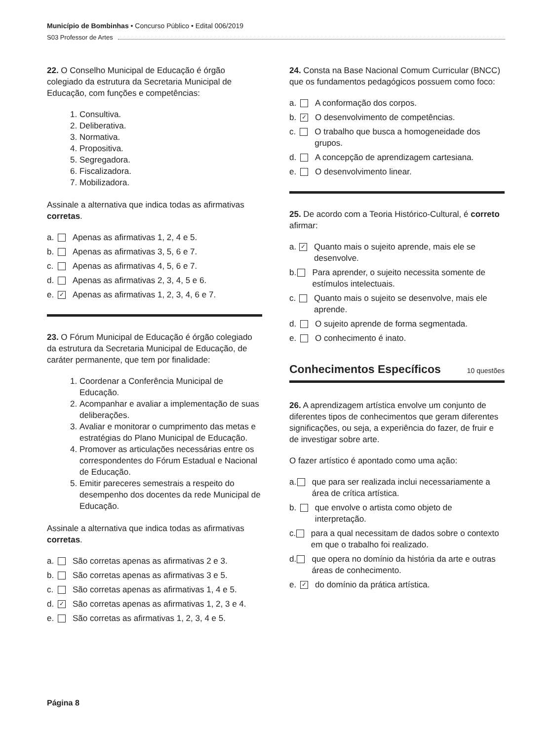Município de Bombinhas • Concurso Público • Edital 006/2019
S03 Professor de Artes
22. O Conselho Municipal de Educação é órgão colegiado da estrutura da Secretaria Municipal de Educação, com funções e competências:
1. Consultiva.
2. Deliberativa.
3. Normativa.
4. Propositiva.
5. Segregadora.
6. Fiscalizadora.
7. Mobilizadora.
Assinale a alternativa que indica todas as afirmativas corretas.
a. Apenas as afirmativas 1, 2, 4 e 5.
b. Apenas as afirmativas 3, 5, 6 e 7.
c. Apenas as afirmativas 4, 5, 6 e 7.
d. Apenas as afirmativas 2, 3, 4, 5 e 6.
e. ✓ Apenas as afirmativas 1, 2, 3, 4, 6 e 7.
23. O Fórum Municipal de Educação é órgão colegiado da estrutura da Secretaria Municipal de Educação, de caráter permanente, que tem por finalidade:
1. Coordenar a Conferência Municipal de Educação.
2. Acompanhar e avaliar a implementação de suas deliberações.
3. Avaliar e monitorar o cumprimento das metas e estratégias do Plano Municipal de Educação.
4. Promover as articulações necessárias entre os correspondentes do Fórum Estadual e Nacional de Educação.
5. Emitir pareceres semestrais a respeito do desempenho dos docentes da rede Municipal de Educação.
Assinale a alternativa que indica todas as afirmativas corretas.
a. São corretas apenas as afirmativas 2 e 3.
b. São corretas apenas as afirmativas 3 e 5.
c. São corretas apenas as afirmativas 1, 4 e 5.
d. ✓ São corretas apenas as afirmativas 1, 2, 3 e 4.
e. São corretas as afirmativas 1, 2, 3, 4 e 5.
24. Consta na Base Nacional Comum Curricular (BNCC) que os fundamentos pedagógicos possuem como foco:
a. A conformação dos corpos.
b. ✓ O desenvolvimento de competências.
c. O trabalho que busca a homogeneidade dos grupos.
d. A concepção de aprendizagem cartesiana.
e. O desenvolvimento linear.
25. De acordo com a Teoria Histórico-Cultural, é correto afirmar:
a. ✓ Quanto mais o sujeito aprende, mais ele se desenvolve.
b. Para aprender, o sujeito necessita somente de estímulos intelectuais.
c. Quanto mais o sujeito se desenvolve, mais ele aprende.
d. O sujeito aprende de forma segmentada.
e. O conhecimento é inato.
Conhecimentos Específicos
10 questões
26. A aprendizagem artística envolve um conjunto de diferentes tipos de conhecimentos que geram diferentes significações, ou seja, a experiência do fazer, de fruir e de investigar sobre arte.
O fazer artístico é apontado como uma ação:
a. que para ser realizada inclui necessariamente a área de crítica artística.
b. que envolve o artista como objeto de interpretação.
c. para a qual necessitam de dados sobre o contexto em que o trabalho foi realizado.
d. que opera no domínio da história da arte e outras áreas de conhecimento.
e. ✓ do domínio da prática artística.
Página 8